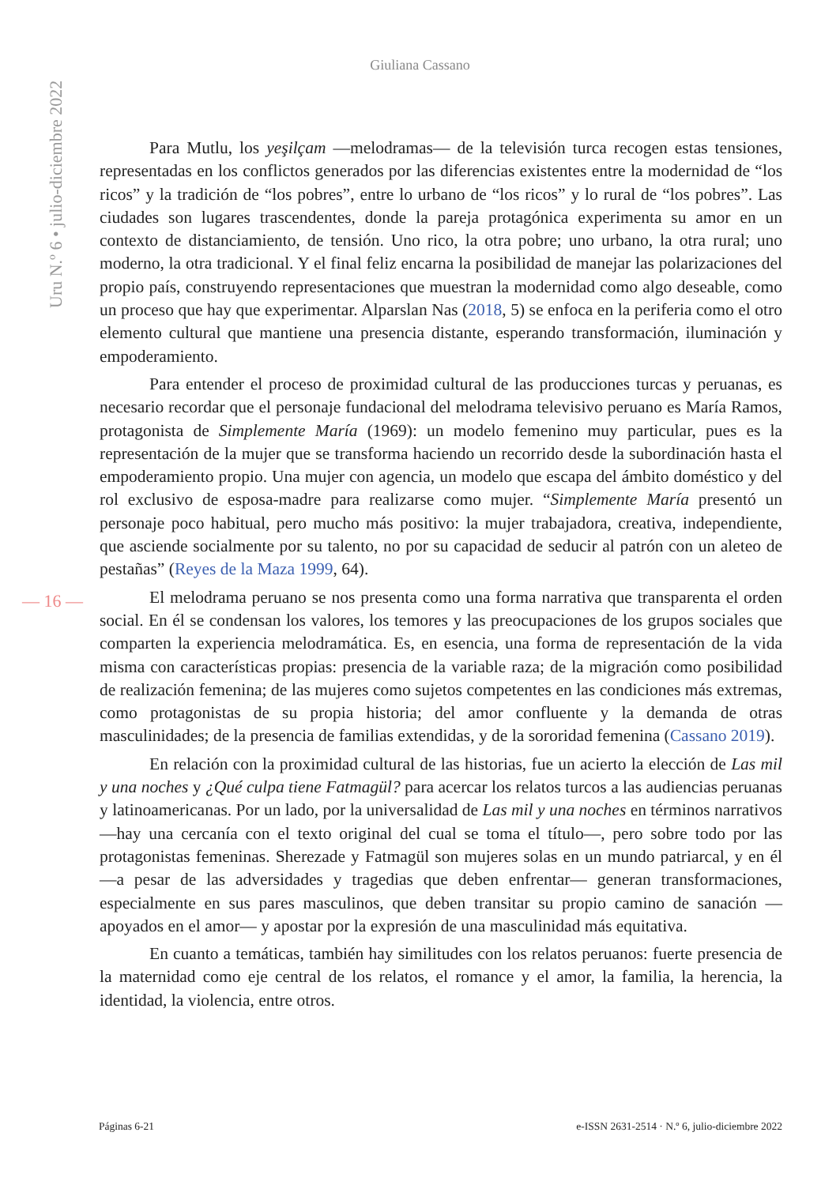Uru N.º 6 • julio-diciembre 2022
Giuliana Cassano
— 16 —
Para Mutlu, los yeşilçam —melodramas— de la televisión turca recogen estas tensiones, representadas en los conflictos generados por las diferencias existentes entre la modernidad de “los ricos” y la tradición de “los pobres”, entre lo urbano de “los ricos” y lo rural de “los pobres”. Las ciudades son lugares trascendentes, donde la pareja protagónica experimenta su amor en un contexto de distanciamiento, de tensión. Uno rico, la otra pobre; uno urbano, la otra rural; uno moderno, la otra tradicional. Y el final feliz encarna la posibilidad de manejar las polarizaciones del propio país, construyendo representaciones que muestran la modernidad como algo deseable, como un proceso que hay que experimentar. Alparslan Nas (2018, 5) se enfoca en la periferia como el otro elemento cultural que mantiene una presencia distante, esperando transformación, iluminación y empoderamiento.
Para entender el proceso de proximidad cultural de las producciones turcas y peruanas, es necesario recordar que el personaje fundacional del melodrama televisivo peruano es María Ramos, protagonista de Simplemente María (1969): un modelo femenino muy particular, pues es la representación de la mujer que se transforma haciendo un recorrido desde la subordinación hasta el empoderamiento propio. Una mujer con agencia, un modelo que escapa del ámbito doméstico y del rol exclusivo de esposa-madre para realizarse como mujer. “Simplemente María presentó un personaje poco habitual, pero mucho más positivo: la mujer trabajadora, creativa, independiente, que asciende socialmente por su talento, no por su capacidad de seducir al patrón con un aleteo de pestañas” (Reyes de la Maza 1999, 64).
El melodrama peruano se nos presenta como una forma narrativa que transparenta el orden social. En él se condensan los valores, los temores y las preocupaciones de los grupos sociales que comparten la experiencia melodramática. Es, en esencia, una forma de representación de la vida misma con características propias: presencia de la variable raza; de la migración como posibilidad de realización femenina; de las mujeres como sujetos competentes en las condiciones más extremas, como protagonistas de su propia historia; del amor confluente y la demanda de otras masculinidades; de la presencia de familias extendidas, y de la sororidad femenina (Cassano 2019).
En relación con la proximidad cultural de las historias, fue un acierto la elección de Las mil y una noches y ¿Qué culpa tiene Fatmagül? para acercar los relatos turcos a las audiencias peruanas y latinoamericanas. Por un lado, por la universalidad de Las mil y una noches en términos narrativos —hay una cercanía con el texto original del cual se toma el título—, pero sobre todo por las protagonistas femeninas. Sherezade y Fatmagül son mujeres solas en un mundo patriarcal, y en él —a pesar de las adversidades y tragedias que deben enfrentar— generan transformaciones, especialmente en sus pares masculinos, que deben transitar su propio camino de sanación —apoyados en el amor— y apostar por la expresión de una masculinidad más equitativa.
En cuanto a temáticas, también hay similitudes con los relatos peruanos: fuerte presencia de la maternidad como eje central de los relatos, el romance y el amor, la familia, la herencia, la identidad, la violencia, entre otros.
Páginas 6-21 e-ISSN 2631-2514 · N.º 6, julio-diciembre 2022